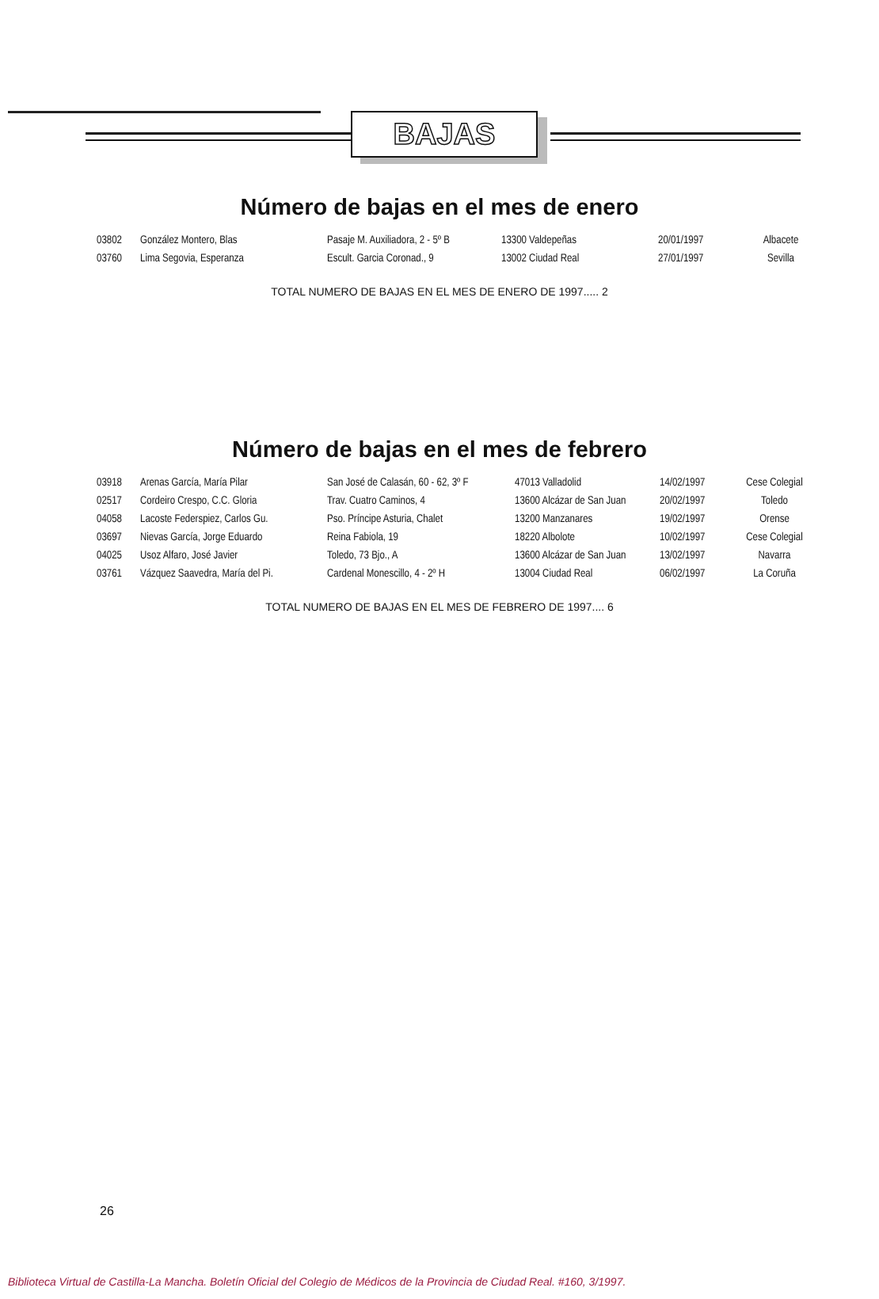BAJAS
Número de bajas en el mes de enero
| 03802 | González Montero, Blas | Pasaje M. Auxiliadora, 2 - 5º B | 13300 Valdepeñas | 20/01/1997 | Albacete |
| 03760 | Lima Segovia, Esperanza | Escult. Garcia Coronad., 9 | 13002 Ciudad Real | 27/01/1997 | Sevilla |
TOTAL NUMERO DE BAJAS EN EL MES DE ENERO DE 1997..... 2
Número de bajas en el mes de febrero
| 03918 | Arenas García, María Pilar | San José de Calasán, 60 - 62, 3º F | 47013 Valladolid | 14/02/1997 | Cese Colegial |
| 02517 | Cordeiro Crespo, C.C. Gloria | Trav. Cuatro Caminos, 4 | 13600 Alcázar de San Juan | 20/02/1997 | Toledo |
| 04058 | Lacoste Federspiez, Carlos Gu. | Pso. Príncipe Asturia, Chalet | 13200 Manzanares | 19/02/1997 | Orense |
| 03697 | Nievas García, Jorge Eduardo | Reina Fabiola, 19 | 18220 Albolote | 10/02/1997 | Cese Colegial |
| 04025 | Usoz Alfaro, José Javier | Toledo, 73 Bjo., A | 13600 Alcázar de San Juan | 13/02/1997 | Navarra |
| 03761 | Vázquez Saavedra, María del Pi. | Cardenal Monescillo, 4 - 2º H | 13004 Ciudad Real | 06/02/1997 | La Coruña |
TOTAL NUMERO DE BAJAS EN EL MES DE FEBRERO DE 1997.... 6
26
Biblioteca Virtual de Castilla-La Mancha. Boletín Oficial del Colegio de Médicos de la Provincia de Ciudad Real. #160, 3/1997.